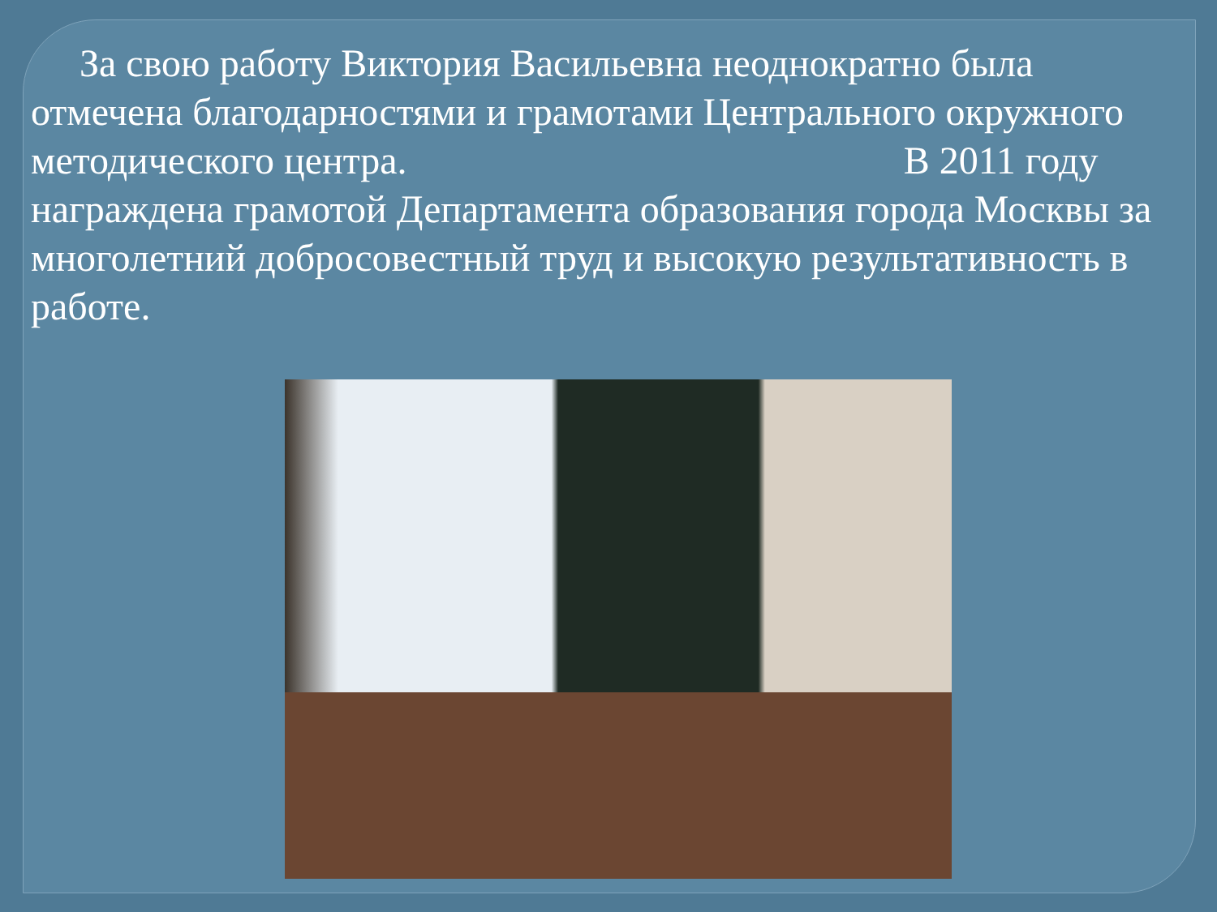За свою работу Виктория Васильевна неоднократно была отмечена благодарностями и грамотами Центрального окружного методического центра. В 2011 году награждена грамотой Департамента образования города Москвы за многолетний добросовестный труд и высокую результативность в работе.